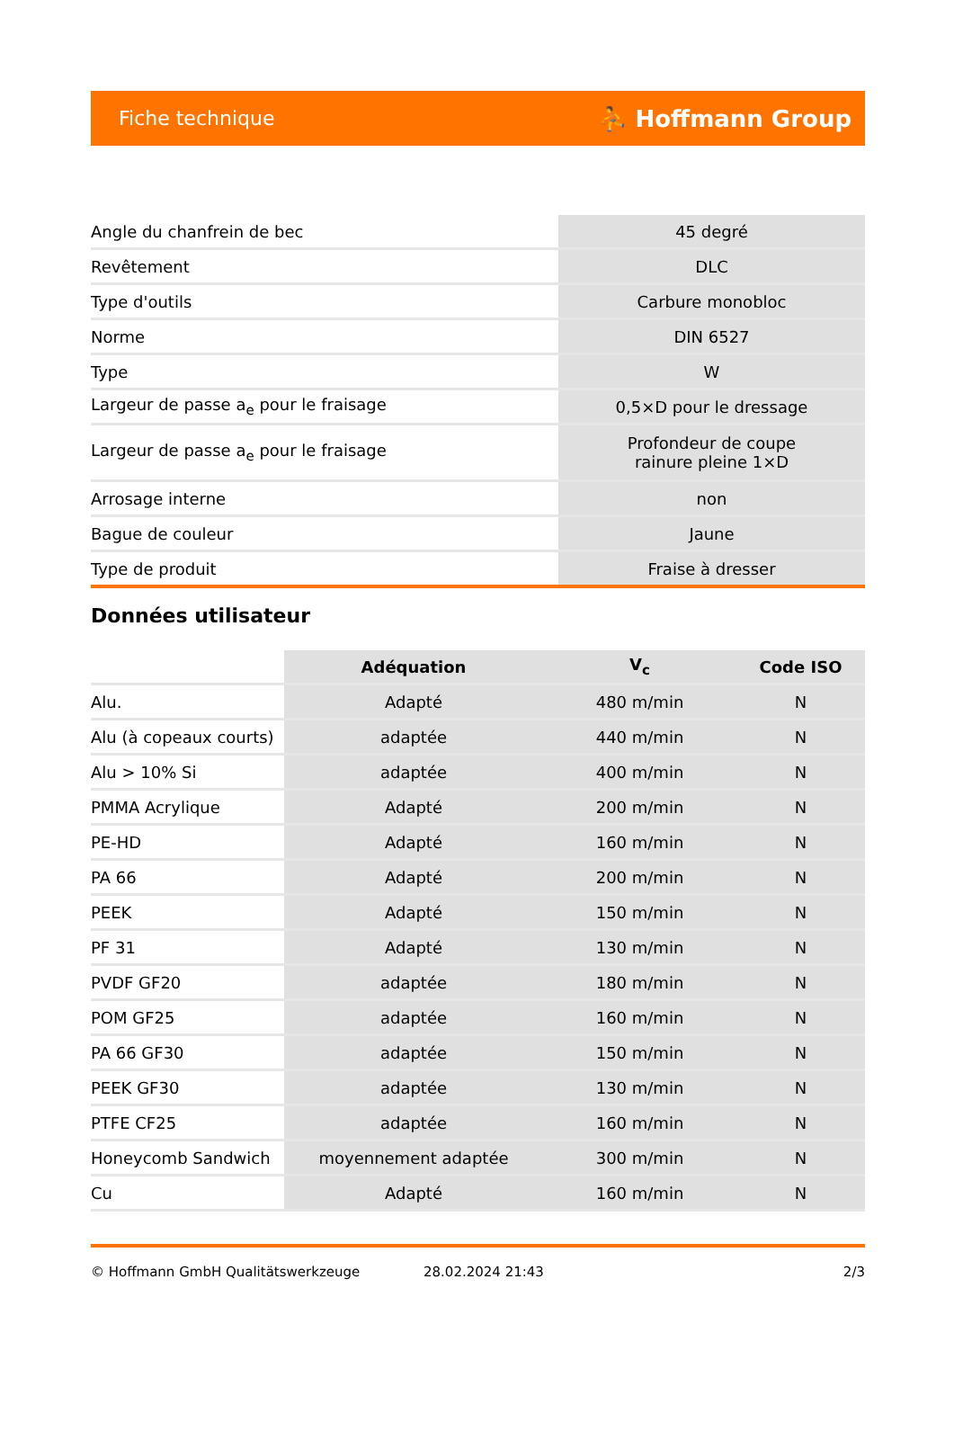Fiche technique ⛹ Hoffmann Group
| Angle du chanfrein de bec | 45 degré |
| Revêtement | DLC |
| Type d'outils | Carbure monobloc |
| Norme | DIN 6527 |
| Type | W |
| Largeur de passe a<sub>e</sub> pour le fraisage | 0,5×D pour le dressage |
| Largeur de passe a<sub>e</sub> pour le fraisage | Profondeur de coupe rainure pleine 1×D |
| Arrosage interne | non |
| Bague de couleur | Jaune |
| Type de produit | Fraise à dresser |
Données utilisateur
| | Adéquation | V<sub>c</sub> | Code ISO |
| --- | --- | --- | --- |
| Alu. | Adapté | 480 m/min | N |
| Alu (à copeaux courts) | adaptée | 440 m/min | N |
| Alu > 10% Si | adaptée | 400 m/min | N |
| PMMA Acrylique | Adapté | 200 m/min | N |
| PE-HD | Adapté | 160 m/min | N |
| PA 66 | Adapté | 200 m/min | N |
| PEEK | Adapté | 150 m/min | N |
| PF 31 | Adapté | 130 m/min | N |
| PVDF GF20 | adaptée | 180 m/min | N |
| POM GF25 | adaptée | 160 m/min | N |
| PA 66 GF30 | adaptée | 150 m/min | N |
| PEEK GF30 | adaptée | 130 m/min | N |
| PTFE CF25 | adaptée | 160 m/min | N |
| Honeycomb Sandwich | moyennement adaptée | 300 m/min | N |
| Cu | Adapté | 160 m/min | N |
© Hoffmann GmbH Qualitätswerkzeuge 28.02.2024 21:43 2/3